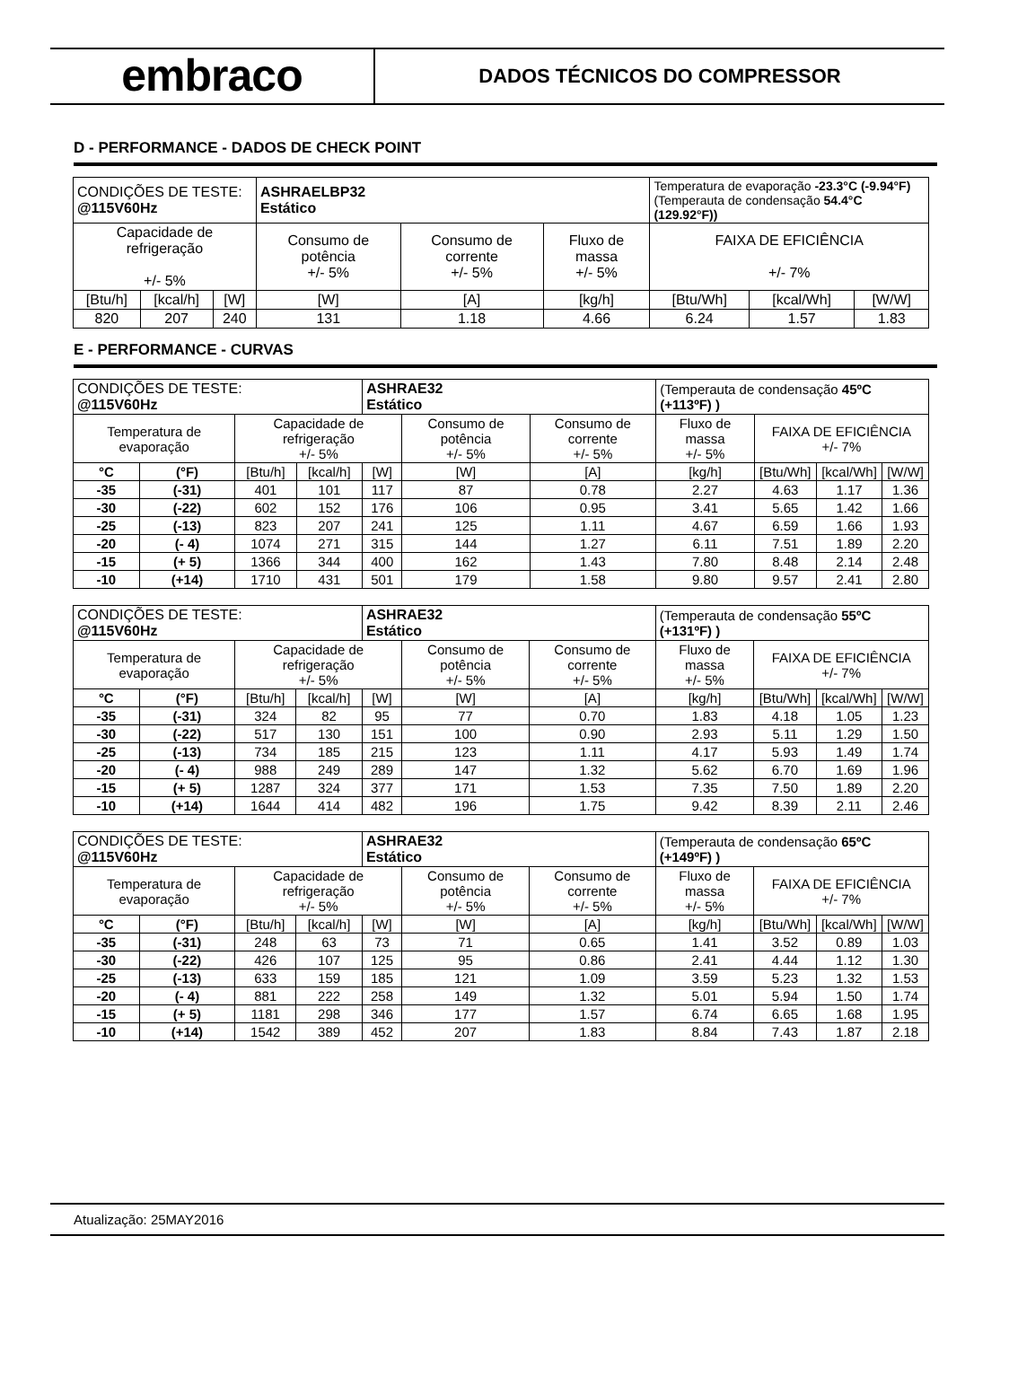embraco
DADOS TÉCNICOS DO COMPRESSOR
D - PERFORMANCE - DADOS DE CHECK POINT
| CONDIÇÕES DE TESTE: @115V60Hz | | | ASHRAELBP32 Estático | | | Temperatura de evaporação -23.3°C (-9.94°F) (Temperauta de condensação 54.4°C (129.92°F)) | | |
| Capacidade de refrigeração +/- 5% | | | Consumo de potência +/- 5% | Consumo de corrente +/- 5% | Fluxo de massa +/- 5% | FAIXA DE EFICIÊNCIA +/- 7% | | |
| [Btu/h] | [kcal/h] | [W] | [W] | [A] | [kg/h] | [Btu/Wh] | [kcal/Wh] | [W/W] |
| 820 | 207 | 240 | 131 | 1.18 | 4.66 | 6.24 | 1.57 | 1.83 |
E - PERFORMANCE - CURVAS
| CONDIÇÕES DE TESTE: @115V60Hz | | | | ASHRAE32 Estático | | | (Temperauta de condensação 45ºC (+113ºF) ) | | | |
| Temperatura de evaporação | | Capacidade de refrigeração +/- 5% | | | Consumo de potência +/- 5% | Consumo de corrente +/- 5% | Fluxo de massa +/- 5% | FAIXA DE EFICIÊNCIA +/- 7% | | |
| °C | (°F) | [Btu/h] | [kcal/h] | [W] | [W] | [A] | [kg/h] | [Btu/Wh] | [kcal/Wh] | [W/W] |
| -35 | (-31) | 401 | 101 | 117 | 87 | 0.78 | 2.27 | 4.63 | 1.17 | 1.36 |
| -30 | (-22) | 602 | 152 | 176 | 106 | 0.95 | 3.41 | 5.65 | 1.42 | 1.66 |
| -25 | (-13) | 823 | 207 | 241 | 125 | 1.11 | 4.67 | 6.59 | 1.66 | 1.93 |
| -20 | (- 4) | 1074 | 271 | 315 | 144 | 1.27 | 6.11 | 7.51 | 1.89 | 2.20 |
| -15 | (+ 5) | 1366 | 344 | 400 | 162 | 1.43 | 7.80 | 8.48 | 2.14 | 2.48 |
| -10 | (+14) | 1710 | 431 | 501 | 179 | 1.58 | 9.80 | 9.57 | 2.41 | 2.80 |
| CONDIÇÕES DE TESTE: @115V60Hz | | | | ASHRAE32 Estático | | | (Temperauta de condensação 55ºC (+131ºF) ) | | | |
| Temperatura de evaporação | | Capacidade de refrigeração +/- 5% | | | Consumo de potência +/- 5% | Consumo de corrente +/- 5% | Fluxo de massa +/- 5% | FAIXA DE EFICIÊNCIA +/- 7% | | |
| °C | (°F) | [Btu/h] | [kcal/h] | [W] | [W] | [A] | [kg/h] | [Btu/Wh] | [kcal/Wh] | [W/W] |
| -35 | (-31) | 324 | 82 | 95 | 77 | 0.70 | 1.83 | 4.18 | 1.05 | 1.23 |
| -30 | (-22) | 517 | 130 | 151 | 100 | 0.90 | 2.93 | 5.11 | 1.29 | 1.50 |
| -25 | (-13) | 734 | 185 | 215 | 123 | 1.11 | 4.17 | 5.93 | 1.49 | 1.74 |
| -20 | (- 4) | 988 | 249 | 289 | 147 | 1.32 | 5.62 | 6.70 | 1.69 | 1.96 |
| -15 | (+ 5) | 1287 | 324 | 377 | 171 | 1.53 | 7.35 | 7.50 | 1.89 | 2.20 |
| -10 | (+14) | 1644 | 414 | 482 | 196 | 1.75 | 9.42 | 8.39 | 2.11 | 2.46 |
| CONDIÇÕES DE TESTE: @115V60Hz | | | | ASHRAE32 Estático | | | (Temperauta de condensação 65ºC (+149ºF) ) | | | |
| Temperatura de evaporação | | Capacidade de refrigeração +/- 5% | | | Consumo de potência +/- 5% | Consumo de corrente +/- 5% | Fluxo de massa +/- 5% | FAIXA DE EFICIÊNCIA +/- 7% | | |
| °C | (°F) | [Btu/h] | [kcal/h] | [W] | [W] | [A] | [kg/h] | [Btu/Wh] | [kcal/Wh] | [W/W] |
| -35 | (-31) | 248 | 63 | 73 | 71 | 0.65 | 1.41 | 3.52 | 0.89 | 1.03 |
| -30 | (-22) | 426 | 107 | 125 | 95 | 0.86 | 2.41 | 4.44 | 1.12 | 1.30 |
| -25 | (-13) | 633 | 159 | 185 | 121 | 1.09 | 3.59 | 5.23 | 1.32 | 1.53 |
| -20 | (- 4) | 881 | 222 | 258 | 149 | 1.32 | 5.01 | 5.94 | 1.50 | 1.74 |
| -15 | (+ 5) | 1181 | 298 | 346 | 177 | 1.57 | 6.74 | 6.65 | 1.68 | 1.95 |
| -10 | (+14) | 1542 | 389 | 452 | 207 | 1.83 | 8.84 | 7.43 | 1.87 | 2.18 |
Atualização: 25MAY2016